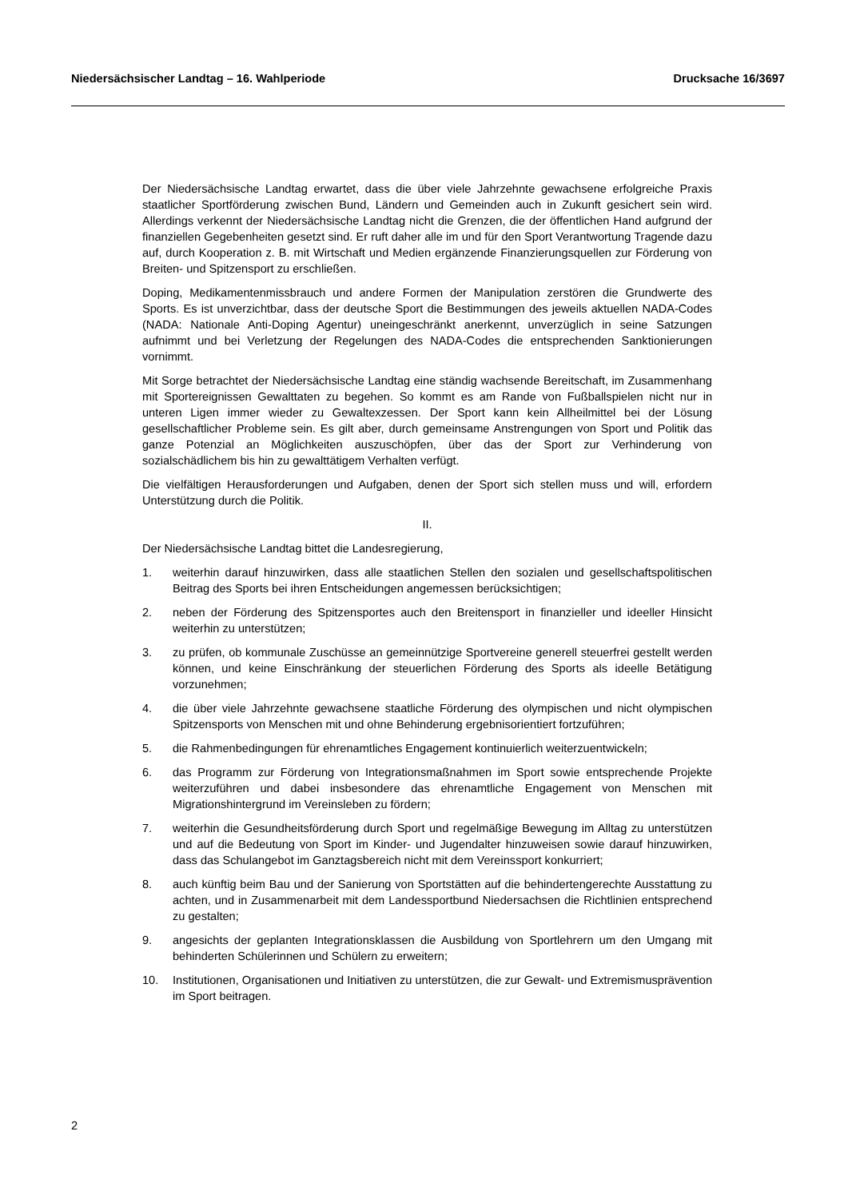Niedersächsischer Landtag – 16. Wahlperiode Drucksache 16/3697
Der Niedersächsische Landtag erwartet, dass die über viele Jahrzehnte gewachsene erfolgreiche Praxis staatlicher Sportförderung zwischen Bund, Ländern und Gemeinden auch in Zukunft gesichert sein wird. Allerdings verkennt der Niedersächsische Landtag nicht die Grenzen, die der öffentlichen Hand aufgrund der finanziellen Gegebenheiten gesetzt sind. Er ruft daher alle im und für den Sport Verantwortung Tragende dazu auf, durch Kooperation z. B. mit Wirtschaft und Medien ergänzende Finanzierungsquellen zur Förderung von Breiten- und Spitzensport zu erschließen.
Doping, Medikamentenmissbrauch und andere Formen der Manipulation zerstören die Grundwerte des Sports. Es ist unverzichtbar, dass der deutsche Sport die Bestimmungen des jeweils aktuellen NADA-Codes (NADA: Nationale Anti-Doping Agentur) uneingeschränkt anerkennt, unverzüglich in seine Satzungen aufnimmt und bei Verletzung der Regelungen des NADA-Codes die entsprechenden Sanktionierungen vornimmt.
Mit Sorge betrachtet der Niedersächsische Landtag eine ständig wachsende Bereitschaft, im Zusammenhang mit Sportereignissen Gewalttaten zu begehen. So kommt es am Rande von Fußballspielen nicht nur in unteren Ligen immer wieder zu Gewaltexzessen. Der Sport kann kein Allheilmittel bei der Lösung gesellschaftlicher Probleme sein. Es gilt aber, durch gemeinsame Anstrengungen von Sport und Politik das ganze Potenzial an Möglichkeiten auszuschöpfen, über das der Sport zur Verhinderung von sozialschädlichem bis hin zu gewalttätigem Verhalten verfügt.
Die vielfältigen Herausforderungen und Aufgaben, denen der Sport sich stellen muss und will, erfordern Unterstützung durch die Politik.
II.
Der Niedersächsische Landtag bittet die Landesregierung,
1. weiterhin darauf hinzuwirken, dass alle staatlichen Stellen den sozialen und gesellschaftspolitischen Beitrag des Sports bei ihren Entscheidungen angemessen berücksichtigen;
2. neben der Förderung des Spitzensportes auch den Breitensport in finanzieller und ideeller Hinsicht weiterhin zu unterstützen;
3. zu prüfen, ob kommunale Zuschüsse an gemeinnützige Sportvereine generell steuerfrei gestellt werden können, und keine Einschränkung der steuerlichen Förderung des Sports als ideelle Betätigung vorzunehmen;
4. die über viele Jahrzehnte gewachsene staatliche Förderung des olympischen und nicht olympischen Spitzensports von Menschen mit und ohne Behinderung ergebnisorientiert fortzuführen;
5. die Rahmenbedingungen für ehrenamtliches Engagement kontinuierlich weiterzuentwickeln;
6. das Programm zur Förderung von Integrationsmaßnahmen im Sport sowie entsprechende Projekte weiterzuführen und dabei insbesondere das ehrenamtliche Engagement von Menschen mit Migrationshintergrund im Vereinsleben zu fördern;
7. weiterhin die Gesundheitsförderung durch Sport und regelmäßige Bewegung im Alltag zu unterstützen und auf die Bedeutung von Sport im Kinder- und Jugendalter hinzuweisen sowie darauf hinzuwirken, dass das Schulangebot im Ganztagsbereich nicht mit dem Vereinssport konkurriert;
8. auch künftig beim Bau und der Sanierung von Sportstätten auf die behindertengerechte Ausstattung zu achten, und in Zusammenarbeit mit dem Landessportbund Niedersachsen die Richtlinien entsprechend zu gestalten;
9. angesichts der geplanten Integrationsklassen die Ausbildung von Sportlehrern um den Umgang mit behinderten Schülerinnen und Schülern zu erweitern;
10. Institutionen, Organisationen und Initiativen zu unterstützen, die zur Gewalt- und Extremismusprävention im Sport beitragen.
2